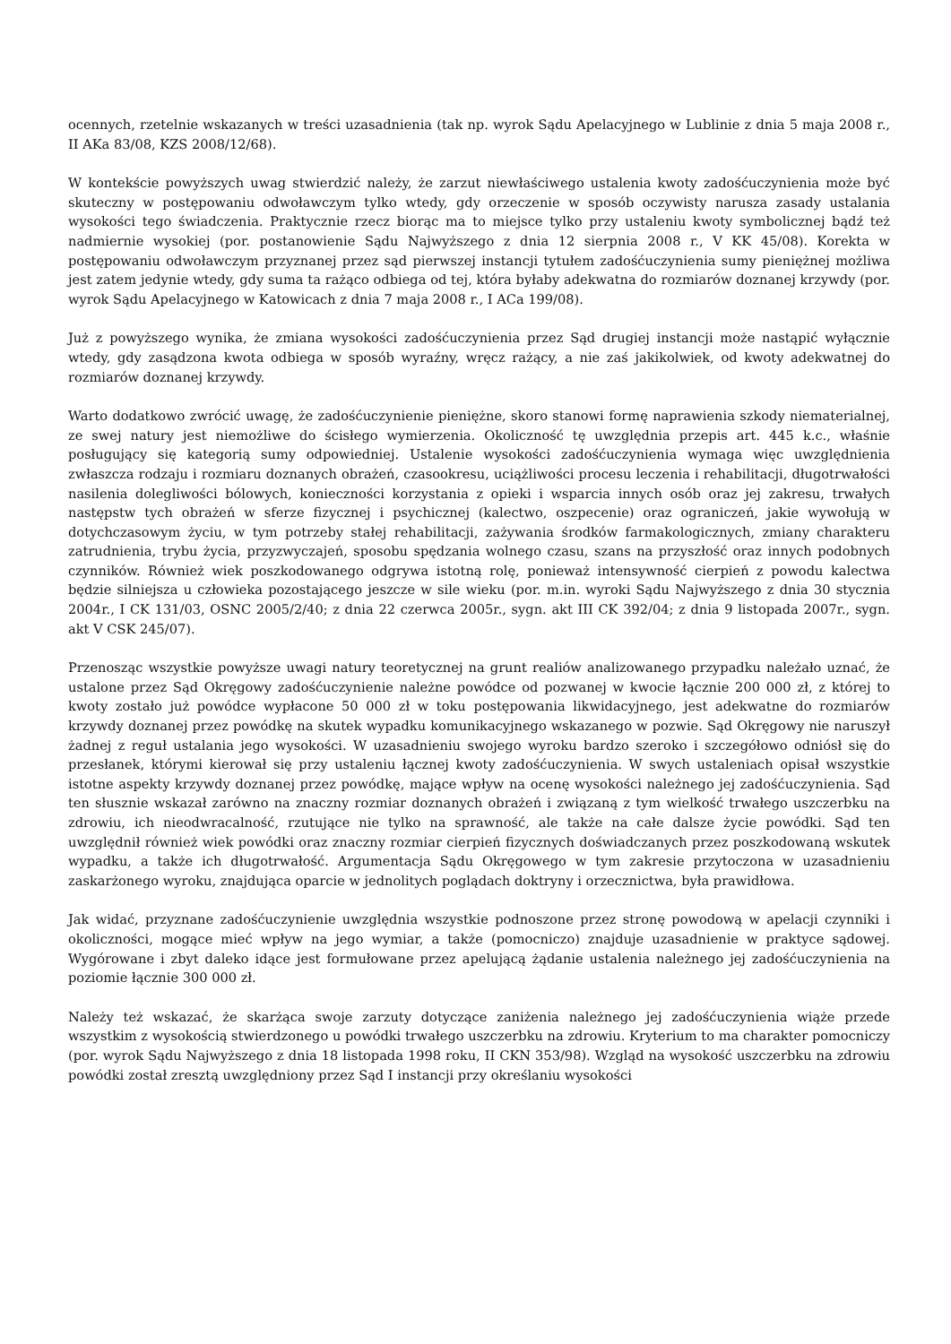ocennych, rzetelnie wskazanych w treści uzasadnienia (tak np. wyrok Sądu Apelacyjnego w Lublinie z dnia 5 maja 2008 r., II AKa 83/08, KZS 2008/12/68).
W kontekście powyższych uwag stwierdzić należy, że zarzut niewłaściwego ustalenia kwoty zadośćuczynienia może być skuteczny w postępowaniu odwoławczym tylko wtedy, gdy orzeczenie w sposób oczywisty narusza zasady ustalania wysokości tego świadczenia. Praktycznie rzecz biorąc ma to miejsce tylko przy ustaleniu kwoty symbolicznej bądź też nadmiernie wysokiej (por. postanowienie Sądu Najwyższego z dnia 12 sierpnia 2008 r., V KK 45/08). Korekta w postępowaniu odwoławczym przyznanej przez sąd pierwszej instancji tytułem zadośćuczynienia sumy pieniężnej możliwa jest zatem jedynie wtedy, gdy suma ta rażąco odbiega od tej, która byłaby adekwatna do rozmiarów doznanej krzywdy (por. wyrok Sądu Apelacyjnego w Katowicach z dnia 7 maja 2008 r., I ACa 199/08).
Już z powyższego wynika, że zmiana wysokości zadośćuczynienia przez Sąd drugiej instancji może nastąpić wyłącznie wtedy, gdy zasądzona kwota odbiega w sposób wyraźny, wręcz rażący, a nie zaś jakikolwiek, od kwoty adekwatnej do rozmiarów doznanej krzywdy.
Warto dodatkowo zwrócić uwagę, że zadośćuczynienie pieniężne, skoro stanowi formę naprawienia szkody niematerialnej, ze swej natury jest niemożliwe do ścisłego wymierzenia. Okoliczność tę uwzględnia przepis art. 445 k.c., właśnie posługujący się kategorią sumy odpowiedniej. Ustalenie wysokości zadośćuczynienia wymaga więc uwzględnienia zwłaszcza rodzaju i rozmiaru doznanych obrażeń, czasookresu, uciążliwości procesu leczenia i rehabilitacji, długotrwałości nasilenia dolegliwości bólowych, konieczności korzystania z opieki i wsparcia innych osób oraz jej zakresu, trwałych następstw tych obrażeń w sferze fizycznej i psychicznej (kalectwo, oszpecenie) oraz ograniczeń, jakie wywołują w dotychczasowym życiu, w tym potrzeby stałej rehabilitacji, zażywania środków farmakologicznych, zmiany charakteru zatrudnienia, trybu życia, przyzwyczajeń, sposobu spędzania wolnego czasu, szans na przyszłość oraz innych podobnych czynników. Również wiek poszkodowanego odgrywa istotną rolę, ponieważ intensywność cierpień z powodu kalectwa będzie silniejsza u człowieka pozostającego jeszcze w sile wieku (por. m.in. wyroki Sądu Najwyższego z dnia 30 stycznia 2004r., I CK 131/03, OSNC 2005/2/40; z dnia 22 czerwca 2005r., sygn. akt III CK 392/04; z dnia 9 listopada 2007r., sygn. akt V CSK 245/07).
Przenosząc wszystkie powyższe uwagi natury teoretycznej na grunt realiów analizowanego przypadku należało uznać, że ustalone przez Sąd Okręgowy zadośćuczynienie należne powódce od pozwanej w kwocie łącznie 200 000 zł, z której to kwoty zostało już powódce wypłacone 50 000 zł w toku postępowania likwidacyjnego, jest adekwatne do rozmiarów krzywdy doznanej przez powódkę na skutek wypadku komunikacyjnego wskazanego w pozwie. Sąd Okręgowy nie naruszył żadnej z reguł ustalania jego wysokości. W uzasadnieniu swojego wyroku bardzo szeroko i szczegółowo odniósł się do przesłanek, którymi kierował się przy ustaleniu łącznej kwoty zadośćuczynienia. W swych ustaleniach opisał wszystkie istotne aspekty krzywdy doznanej przez powódkę, mające wpływ na ocenę wysokości należnego jej zadośćuczynienia. Sąd ten słusznie wskazał zarówno na znaczny rozmiar doznanych obrażeń i związaną z tym wielkość trwałego uszczerbku na zdrowiu, ich nieodwracalność, rzutujące nie tylko na sprawność, ale także na całe dalsze życie powódki. Sąd ten uwzględnił również wiek powódki oraz znaczny rozmiar cierpień fizycznych doświadczanych przez poszkodowaną wskutek wypadku, a także ich długotrwałość. Argumentacja Sądu Okręgowego w tym zakresie przytoczona w uzasadnieniu zaskarżonego wyroku, znajdująca oparcie w jednolitych poglądach doktryny i orzecznictwa, była prawidłowa.
Jak widać, przyznane zadośćuczynienie uwzględnia wszystkie podnoszone przez stronę powodową w apelacji czynniki i okoliczności, mogące mieć wpływ na jego wymiar, a także (pomocniczo) znajduje uzasadnienie w praktyce sądowej. Wygórowane i zbyt daleko idące jest formułowane przez apelującą żądanie ustalenia należnego jej zadośćuczynienia na poziomie łącznie 300 000 zł.
Należy też wskazać, że skarżąca swoje zarzuty dotyczące zaniżenia należnego jej zadośćuczynienia wiąże przede wszystkim z wysokością stwierdzonego u powódki trwałego uszczerbku na zdrowiu. Kryterium to ma charakter pomocniczy (por. wyrok Sądu Najwyższego z dnia 18 listopada 1998 roku, II CKN 353/98). Wzgląd na wysokość uszczerbku na zdrowiu powódki został zresztą uwzględniony przez Sąd I instancji przy określaniu wysokości